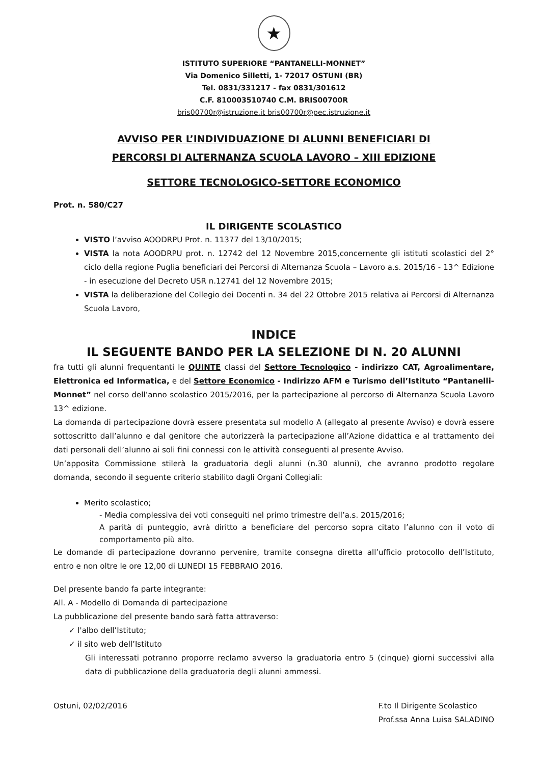★
ISTITUTO SUPERIORE “PANTANELLI-MONNET”
Via Domenico Silletti, 1- 72017 OSTUNI (BR)
Tel. 0831/331217 - fax 0831/301612
C.F. 810003510740 C.M. BRIS00700R
bris00700r@istruzione.it bris00700r@pec.istruzione.it
AVVISO PER L’INDIVIDUAZIONE DI ALUNNI BENEFICIARI DI
PERCORSI DI ALTERNANZA SCUOLA LAVORO – XIII EDIZIONE
SETTORE TECNOLOGICO-SETTORE ECONOMICO
Prot. n. 580/C27
IL DIRIGENTE SCOLASTICO
VISTO l’avviso AOODRPU Prot. n. 11377 del 13/10/2015;
VISTA la nota AOODRPU prot. n. 12742 del 12 Novembre 2015,concernente gli istituti scolastici del 2° ciclo della regione Puglia beneficiari dei Percorsi di Alternanza Scuola – Lavoro a.s. 2015/16 - 13^ Edizione - in esecuzione del Decreto USR n.12741 del 12 Novembre 2015;
VISTA la deliberazione del Collegio dei Docenti n. 34 del 22 Ottobre 2015 relativa ai Percorsi di Alternanza Scuola Lavoro,
INDICE
IL SEGUENTE BANDO PER LA SELEZIONE DI N. 20 ALUNNI
fra tutti gli alunni frequentanti le QUINTE classi del Settore Tecnologico - indirizzo CAT, Agroalimentare, Elettronica ed Informatica, e del Settore Economico - Indirizzo AFM e Turismo dell’Istituto “Pantanelli-Monnet” nel corso dell’anno scolastico 2015/2016, per la partecipazione al percorso di Alternanza Scuola Lavoro 13^ edizione.
La domanda di partecipazione dovrà essere presentata sul modello A (allegato al presente Avviso) e dovrà essere sottoscritto dall’alunno e dal genitore che autorizzerà la partecipazione all’Azione didattica e al trattamento dei dati personali dell’alunno ai soli fini connessi con le attività conseguenti al presente Avviso.
Un’apposita Commissione stilerà la graduatoria degli alunni (n.30 alunni), che avranno prodotto regolare domanda, secondo il seguente criterio stabilito dagli Organi Collegiali:
Merito scolastico;
- Media complessiva dei voti conseguiti nel primo trimestre dell’a.s. 2015/2016;
A parità di punteggio, avrà diritto a beneficiare del percorso sopra citato l’alunno con il voto di comportamento più alto.
Le domande di partecipazione dovranno pervenire, tramite consegna diretta all’ufficio protocollo dell’Istituto, entro e non oltre le ore 12,00 di LUNEDI 15 FEBBRAIO 2016.
Del presente bando fa parte integrante:
All. A - Modello di Domanda di partecipazione
La pubblicazione del presente bando sarà fatta attraverso:
✓ l'albo dell’Istituto;
✓ il sito web dell’Istituto
Gli interessati potranno proporre reclamo avverso la graduatoria entro 5 (cinque) giorni successivi alla data di pubblicazione della graduatoria degli alunni ammessi.
Ostuni, 02/02/2016 F.to Il Dirigente Scolastico
Prof.ssa Anna Luisa SALADINO